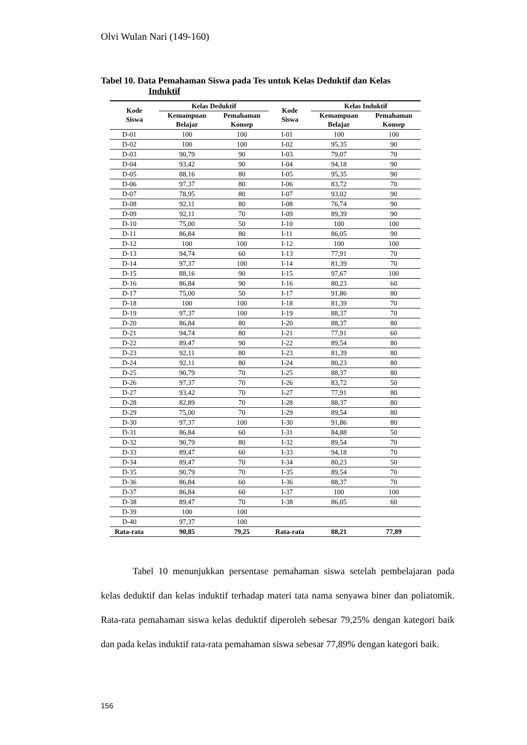Olvi Wulan Nari (149-160)
Tabel 10. Data Pemahaman Siswa pada Tes untuk Kelas Deduktif dan Kelas
Induktif
| Kode Siswa | Kelas Deduktif | | Kode Siswa | Kelas Induktif | |
| --- | --- | --- | --- | --- | --- |
| | Kemampuan Belajar | Pemahaman Konsep | | Kemampuan Belajar | Pemahaman Konsep |
| D-01 | 100 | 100 | I-01 | 100 | 100 |
| D-02 | 100 | 100 | I-02 | 95,35 | 90 |
| D-03 | 90,79 | 90 | I-03 | 79,07 | 70 |
| D-04 | 93,42 | 90 | I-04 | 94,18 | 90 |
| D-05 | 88,16 | 80 | I-05 | 95,35 | 90 |
| D-06 | 97,37 | 80 | I-06 | 83,72 | 70 |
| D-07 | 78,95 | 80 | I-07 | 93,02 | 90 |
| D-08 | 92,11 | 80 | I-08 | 76,74 | 90 |
| D-09 | 92,11 | 70 | I-09 | 89,39 | 90 |
| D-10 | 75,00 | 50 | I-10 | 100 | 100 |
| D-11 | 86,84 | 80 | I-11 | 86,05 | 90 |
| D-12 | 100 | 100 | I-12 | 100 | 100 |
| D-13 | 94,74 | 60 | I-13 | 77,91 | 70 |
| D-14 | 97,37 | 100 | I-14 | 81,39 | 70 |
| D-15 | 88,16 | 90 | I-15 | 97,67 | 100 |
| D-16 | 86,84 | 90 | I-16 | 80,23 | 60 |
| D-17 | 75,00 | 50 | I-17 | 91,86 | 80 |
| D-18 | 100 | 100 | I-18 | 81,39 | 70 |
| D-19 | 97,37 | 100 | I-19 | 88,37 | 70 |
| D-20 | 86,84 | 80 | I-20 | 88,37 | 80 |
| D-21 | 94,74 | 80 | I-21 | 77,91 | 60 |
| D-22 | 89,47 | 90 | I-22 | 89,54 | 80 |
| D-23 | 92,11 | 80 | I-23 | 81,39 | 80 |
| D-24 | 92,11 | 80 | I-24 | 80,23 | 80 |
| D-25 | 90,79 | 70 | I-25 | 88,37 | 80 |
| D-26 | 97,37 | 70 | I-26 | 83,72 | 50 |
| D-27 | 93,42 | 70 | I-27 | 77,91 | 80 |
| D-28 | 82,89 | 70 | I-28 | 88,37 | 80 |
| D-29 | 75,00 | 70 | I-29 | 89,54 | 80 |
| D-30 | 97,37 | 100 | I-30 | 91,86 | 80 |
| D-31 | 86,84 | 60 | I-31 | 84,88 | 50 |
| D-32 | 90,79 | 80 | I-32 | 89,54 | 70 |
| D-33 | 89,47 | 60 | I-33 | 94,18 | 70 |
| D-34 | 89,47 | 70 | I-34 | 80,23 | 50 |
| D-35 | 90,79 | 70 | I-35 | 89,54 | 70 |
| D-36 | 86,84 | 60 | I-36 | 88,37 | 70 |
| D-37 | 86,84 | 60 | I-37 | 100 | 100 |
| D-38 | 89,47 | 70 | I-38 | 86,05 | 60 |
| D-39 | 100 | 100 | | | |
| D-40 | 97,37 | 100 | | | |
| Rata-rata | 90,85 | 79,25 | Rata-rata | 88,21 | 77,89 |
Tabel 10 menunjukkan persentase pemahaman siswa setelah pembelajaran pada kelas deduktif dan kelas induktif terhadap materi tata nama senyawa biner dan poliatomik. Rata-rata pemahaman siswa kelas deduktif diperoleh sebesar 79,25% dengan kategori baik dan pada kelas induktif rata-rata pemahaman siswa sebesar 77,89% dengan kategori baik.
156